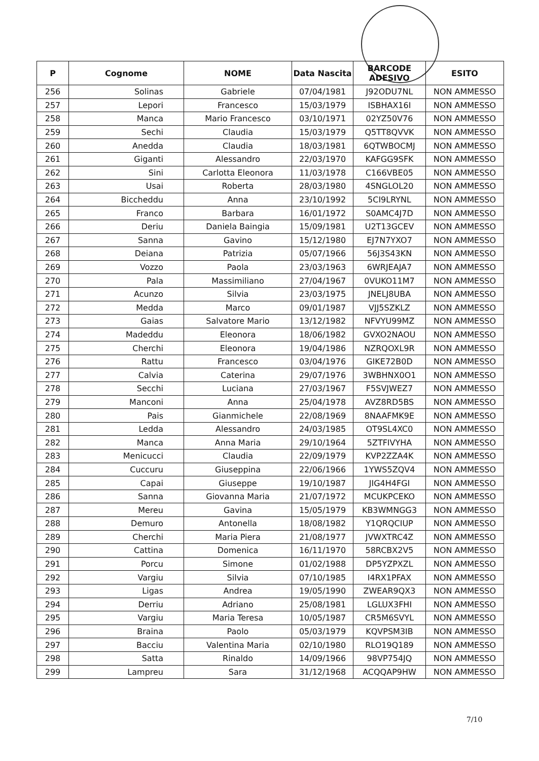| P | Cognome | NOME | Data Nascita | BARCODE ADESIVO | ESITO |
| --- | --- | --- | --- | --- | --- |
| 256 | Solinas | Gabriele | 07/04/1981 | J92ODU7NL | NON AMMESSO |
| 257 | Lepori | Francesco | 15/03/1979 | ISBHAX16I | NON AMMESSO |
| 258 | Manca | Mario Francesco | 03/10/1971 | 02YZ50V76 | NON AMMESSO |
| 259 | Sechi | Claudia | 15/03/1979 | Q5TT8QVVK | NON AMMESSO |
| 260 | Anedda | Claudia | 18/03/1981 | 6QTWBOCMJ | NON AMMESSO |
| 261 | Giganti | Alessandro | 22/03/1970 | KAFGG9SFK | NON AMMESSO |
| 262 | Sini | Carlotta Eleonora | 11/03/1978 | C166VBE05 | NON AMMESSO |
| 263 | Usai | Roberta | 28/03/1980 | 4SNGLOL20 | NON AMMESSO |
| 264 | Biccheddu | Anna | 23/10/1992 | 5CI9LRYNL | NON AMMESSO |
| 265 | Franco | Barbara | 16/01/1972 | S0AMC4J7D | NON AMMESSO |
| 266 | Deriu | Daniela Baingia | 15/09/1981 | U2T13GCEV | NON AMMESSO |
| 267 | Sanna | Gavino | 15/12/1980 | EJ7N7YXO7 | NON AMMESSO |
| 268 | Deiana | Patrizia | 05/07/1966 | 56J3S43KN | NON AMMESSO |
| 269 | Vozzo | Paola | 23/03/1963 | 6WRJEAJA7 | NON AMMESSO |
| 270 | Pala | Massimiliano | 27/04/1967 | 0VUKO11M7 | NON AMMESSO |
| 271 | Acunzo | Silvia | 23/03/1975 | JNELJ8UBA | NON AMMESSO |
| 272 | Medda | Marco | 09/01/1987 | VJJ5SZKLZ | NON AMMESSO |
| 273 | Gaias | Salvatore Mario | 13/12/1982 | NFVYU99MZ | NON AMMESSO |
| 274 | Madeddu | Eleonora | 18/06/1982 | GVXO2NAOU | NON AMMESSO |
| 275 | Cherchi | Eleonora | 19/04/1986 | NZRQOXL9R | NON AMMESSO |
| 276 | Rattu | Francesco | 03/04/1976 | GIKE72B0D | NON AMMESSO |
| 277 | Calvia | Caterina | 29/07/1976 | 3WBHNX0O1 | NON AMMESSO |
| 278 | Secchi | Luciana | 27/03/1967 | F5SVJWEZ7 | NON AMMESSO |
| 279 | Manconi | Anna | 25/04/1978 | AVZ8RD5BS | NON AMMESSO |
| 280 | Pais | Gianmichele | 22/08/1969 | 8NAAFMK9E | NON AMMESSO |
| 281 | Ledda | Alessandro | 24/03/1985 | OT9SL4XC0 | NON AMMESSO |
| 282 | Manca | Anna Maria | 29/10/1964 | 5ZTFIVYHA | NON AMMESSO |
| 283 | Menicucci | Claudia | 22/09/1979 | KVP2ZZA4K | NON AMMESSO |
| 284 | Cuccuru | Giuseppina | 22/06/1966 | 1YWS5ZQV4 | NON AMMESSO |
| 285 | Capai | Giuseppe | 19/10/1987 | JIG4H4FGI | NON AMMESSO |
| 286 | Sanna | Giovanna Maria | 21/07/1972 | MCUKPCEKO | NON AMMESSO |
| 287 | Mereu | Gavina | 15/05/1979 | KB3WMNGG3 | NON AMMESSO |
| 288 | Demuro | Antonella | 18/08/1982 | Y1QRQCIUP | NON AMMESSO |
| 289 | Cherchi | Maria Piera | 21/08/1977 | JVWXTRC4Z | NON AMMESSO |
| 290 | Cattina | Domenica | 16/11/1970 | 58RCBX2V5 | NON AMMESSO |
| 291 | Porcu | Simone | 01/02/1988 | DP5YZPXZL | NON AMMESSO |
| 292 | Vargiu | Silvia | 07/10/1985 | I4RX1PFAX | NON AMMESSO |
| 293 | Ligas | Andrea | 19/05/1990 | ZWEAR9QX3 | NON AMMESSO |
| 294 | Derriu | Adriano | 25/08/1981 | LGLUX3FHI | NON AMMESSO |
| 295 | Vargiu | Maria Teresa | 10/05/1987 | CR5M6SVYL | NON AMMESSO |
| 296 | Braina | Paolo | 05/03/1979 | KQVPSM3IB | NON AMMESSO |
| 297 | Bacciu | Valentina Maria | 02/10/1980 | RLO19Q189 | NON AMMESSO |
| 298 | Satta | Rinaldo | 14/09/1966 | 98VP754JQ | NON AMMESSO |
| 299 | Lampreu | Sara | 31/12/1968 | ACQQAP9HW | NON AMMESSO |
7/10